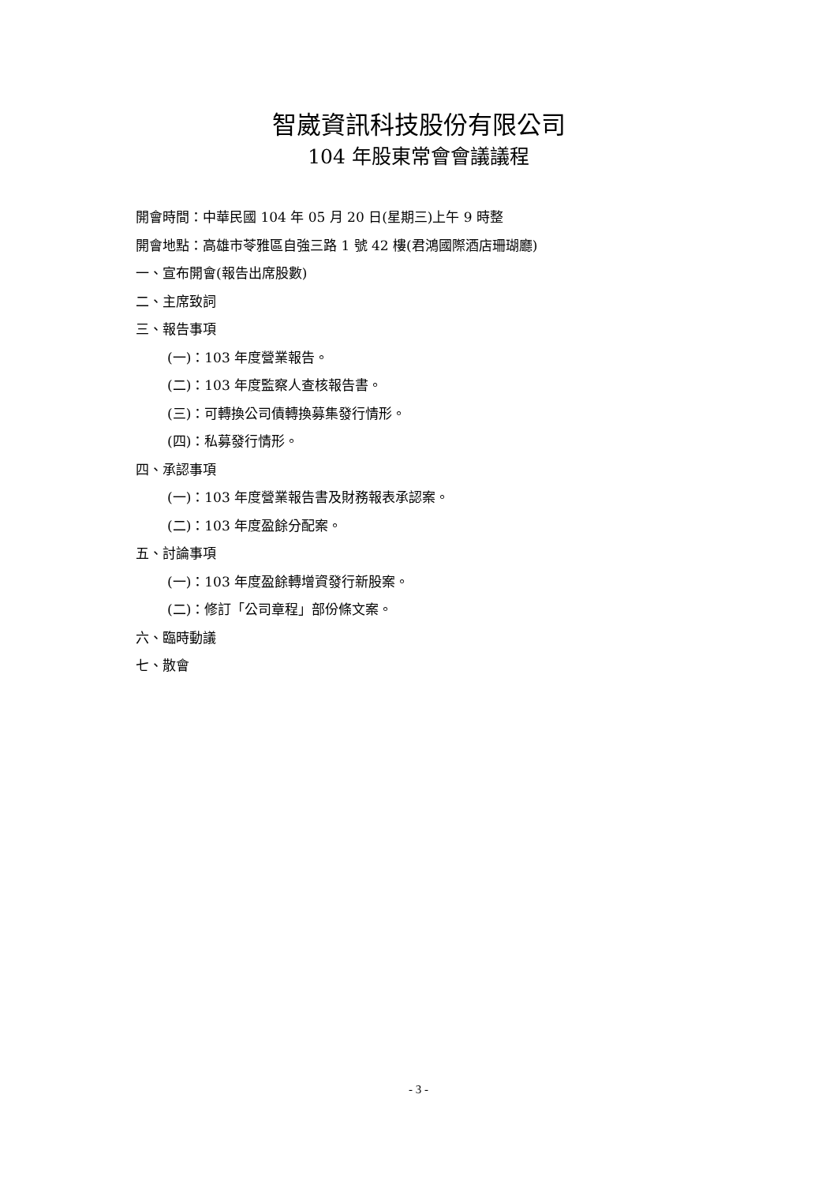智崴資訊科技股份有限公司
104 年股東常會會議議程
開會時間：中華民國 104 年 05 月 20 日(星期三)上午 9 時整
開會地點：高雄市苓雅區自強三路 1 號 42 樓(君鴻國際酒店珊瑚廳)
一、宣布開會(報告出席股數)
二、主席致詞
三、報告事項
(一)：103 年度營業報告。
(二)：103 年度監察人查核報告書。
(三)：可轉換公司債轉換募集發行情形。
(四)：私募發行情形。
四、承認事項
(一)：103 年度營業報告書及財務報表承認案。
(二)：103 年度盈餘分配案。
五、討論事項
(一)：103 年度盈餘轉增資發行新股案。
(二)：修訂「公司章程」部份條文案。
六、臨時動議
七、散會
- 3 -